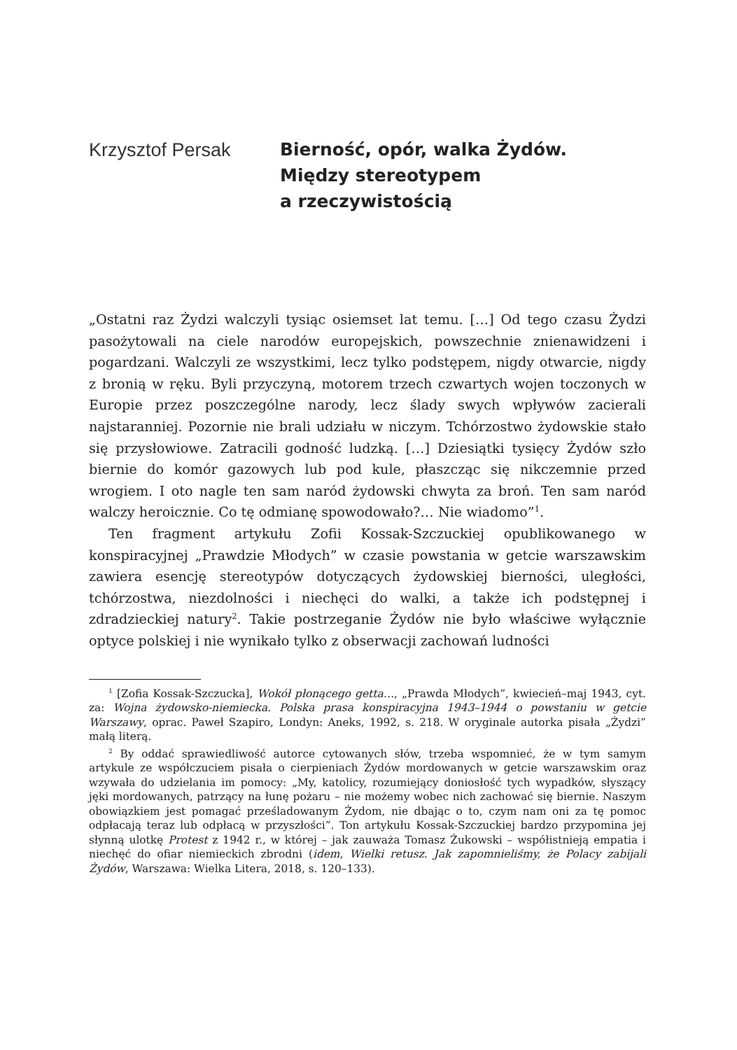Krzysztof Persak
Bierność, opór, walka Żydów.
Między stereotypem
a rzeczywistością
„Ostatni raz Żydzi walczyli tysiąc osiemset lat temu. […] Od tego czasu Żydzi pasożytowali na ciele narodów europejskich, powszechnie znienawidzeni i pogardzani. Walczyli ze wszystkimi, lecz tylko podstępem, nigdy otwarcie, nigdy z bronią w ręku. Byli przyczyną, motorem trzech czwartych wojen toczonych w Europie przez poszczególne narody, lecz ślady swych wpływów zacierali najstaranniej. Pozornie nie brali udziału w niczym. Tchórzostwo żydowskie stało się przysłowiowe. Zatracili godność ludzką. […] Dziesiątki tysięcy Żydów szło biernie do komór gazowych lub pod kule, płaszcząc się nikczemnie przed wrogiem. I oto nagle ten sam naród żydowski chwyta za broń. Ten sam naród walczy heroicznie. Co tę odmianę spowodowało?… Nie wiadomo”<sup>1</sup>.
Ten fragment artykułu Zofii Kossak-Szczuckiej opublikowanego w konspiracyjnej „Prawdzie Młodych” w czasie powstania w getcie warszawskim zawiera esencję stereotypów dotyczących żydowskiej bierności, uległości, tchórzostwa, niezdolności i niechęci do walki, a także ich podstępnej i zdradzieckiej natury<sup>2</sup>. Takie postrzeganie Żydów nie było właściwe wyłącznie optyce polskiej i nie wynikało tylko z obserwacji zachowań ludności
<sup>1</sup> [Zofia Kossak-Szczucka], Wokół płonącego getta…, „Prawda Młodych”, kwiecień–maj 1943, cyt. za: Wojna żydowsko-niemiecka. Polska prasa konspiracyjna 1943–1944 o powstaniu w getcie Warszawy, oprac. Paweł Szapiro, Londyn: Aneks, 1992, s. 218. W oryginale autorka pisała „Żydzi” małą literą.
<sup>2</sup> By oddać sprawiedliwość autorce cytowanych słów, trzeba wspomnieć, że w tym samym artykule ze współczuciem pisała o cierpieniach Żydów mordowanych w getcie warszawskim oraz wzywała do udzielania im pomocy: „My, katolicy, rozumiejący doniosłość tych wypadków, słyszący jęki mordowanych, patrzący na łunę pożaru – nie możemy wobec nich zachować się biernie. Naszym obowiązkiem jest pomagać prześladowanym Żydom, nie dbając o to, czym nam oni za tę pomoc odpłacają teraz lub odpłacą w przyszłości”. Ton artykułu Kossak-Szczuckiej bardzo przypomina jej słynną ulotkę Protest z 1942 r., w której – jak zauważa Tomasz Żukowski – współistnieją empatia i niechęć do ofiar niemieckich zbrodni (idem, Wielki retusz. Jak zapomnieliśmy, że Polacy zabijali Żydów, Warszawa: Wielka Litera, 2018, s. 120–133).